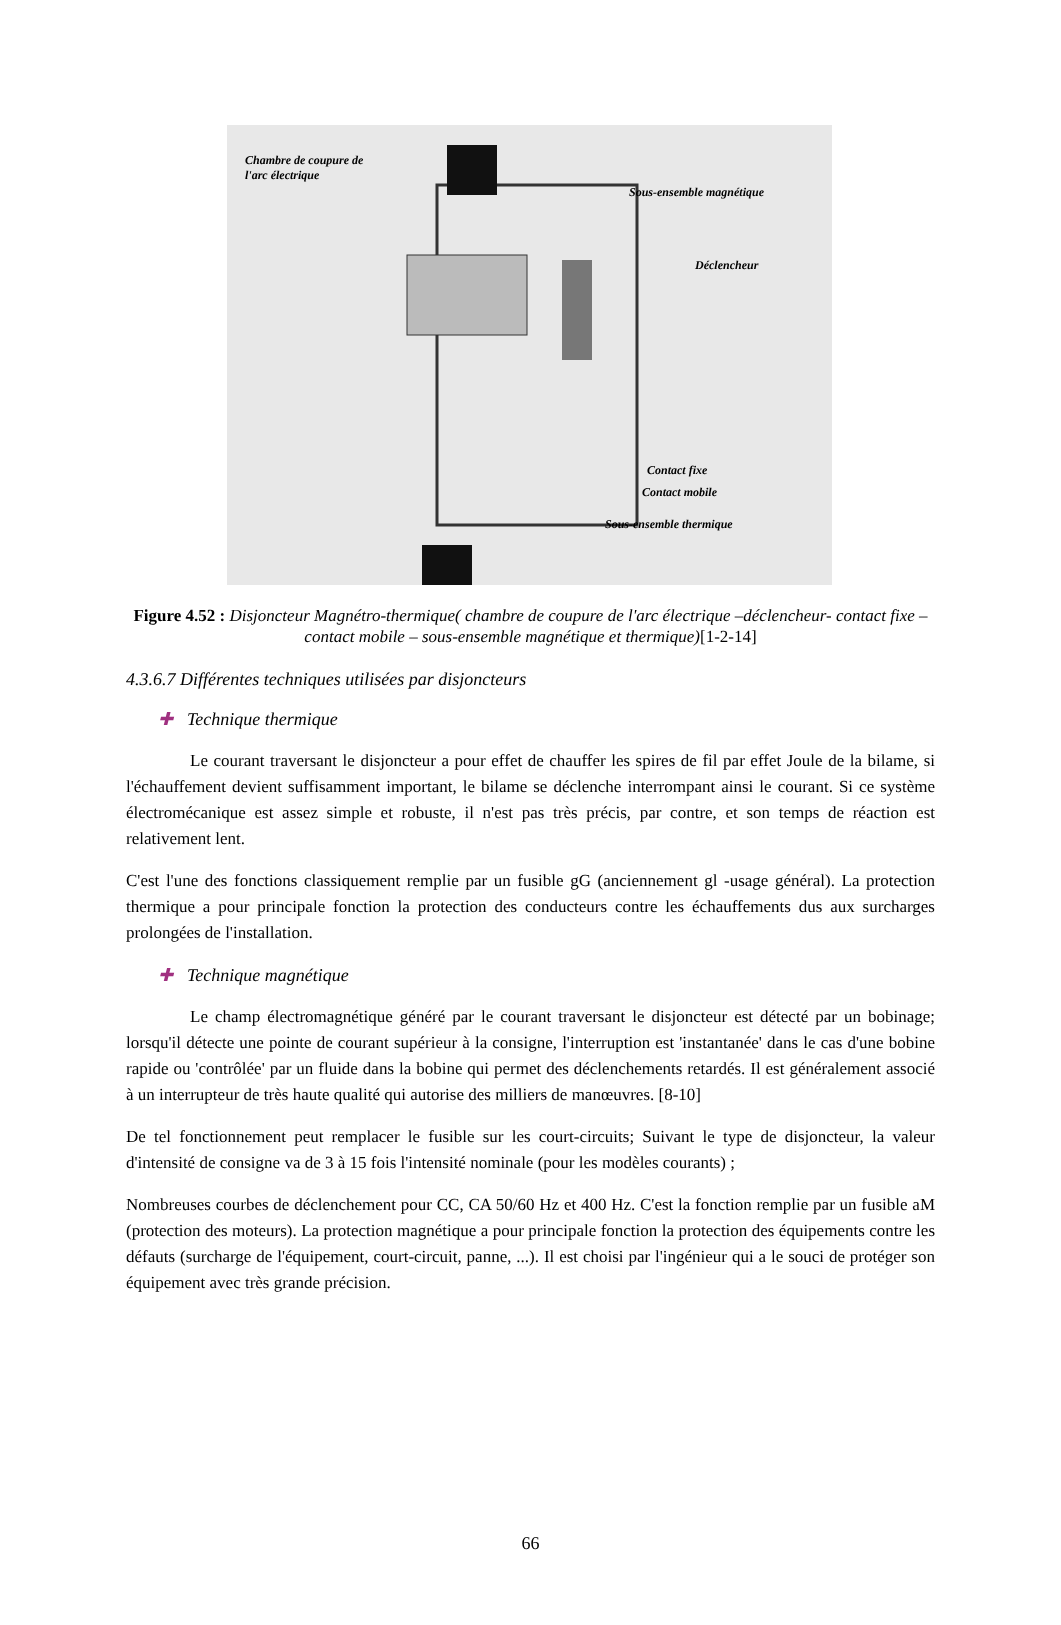Chambre de coupure de
l'arc électrique
Sous-ensemble magnétique
Déclencheur
Contact fixe
Contact mobile
Sous-ensemble thermique
Figure 4.52 : Disjoncteur Magnétro-thermique( chambre de coupure de l'arc électrique –déclencheur- contact fixe – contact mobile – sous-ensemble magnétique et thermique)[1-2-14]
4.3.6.7 Différentes techniques utilisées par disjoncteurs
✚ Technique thermique
Le courant traversant le disjoncteur a pour effet de chauffer les spires de fil par effet Joule de la bilame, si l'échauffement devient suffisamment important, le bilame se déclenche interrompant ainsi le courant. Si ce système électromécanique est assez simple et robuste, il n'est pas très précis, par contre, et son temps de réaction est relativement lent.
C'est l'une des fonctions classiquement remplie par un fusible gG (anciennement gl -usage général). La protection thermique a pour principale fonction la protection des conducteurs contre les échauffements dus aux surcharges prolongées de l'installation.
✚ Technique magnétique
Le champ électromagnétique généré par le courant traversant le disjoncteur est détecté par un bobinage; lorsqu'il détecte une pointe de courant supérieur à la consigne, l'interruption est 'instantanée' dans le cas d'une bobine rapide ou 'contrôlée' par un fluide dans la bobine qui permet des déclenchements retardés. Il est généralement associé à un interrupteur de très haute qualité qui autorise des milliers de manœuvres. [8-10]
De tel fonctionnement peut remplacer le fusible sur les court-circuits; Suivant le type de disjoncteur, la valeur d'intensité de consigne va de 3 à 15 fois l'intensité nominale (pour les modèles courants) ;
Nombreuses courbes de déclenchement pour CC, CA 50/60 Hz et 400 Hz. C'est la fonction remplie par un fusible aM (protection des moteurs). La protection magnétique a pour principale fonction la protection des équipements contre les défauts (surcharge de l'équipement, court-circuit, panne, ...). Il est choisi par l'ingénieur qui a le souci de protéger son équipement avec très grande précision.
66